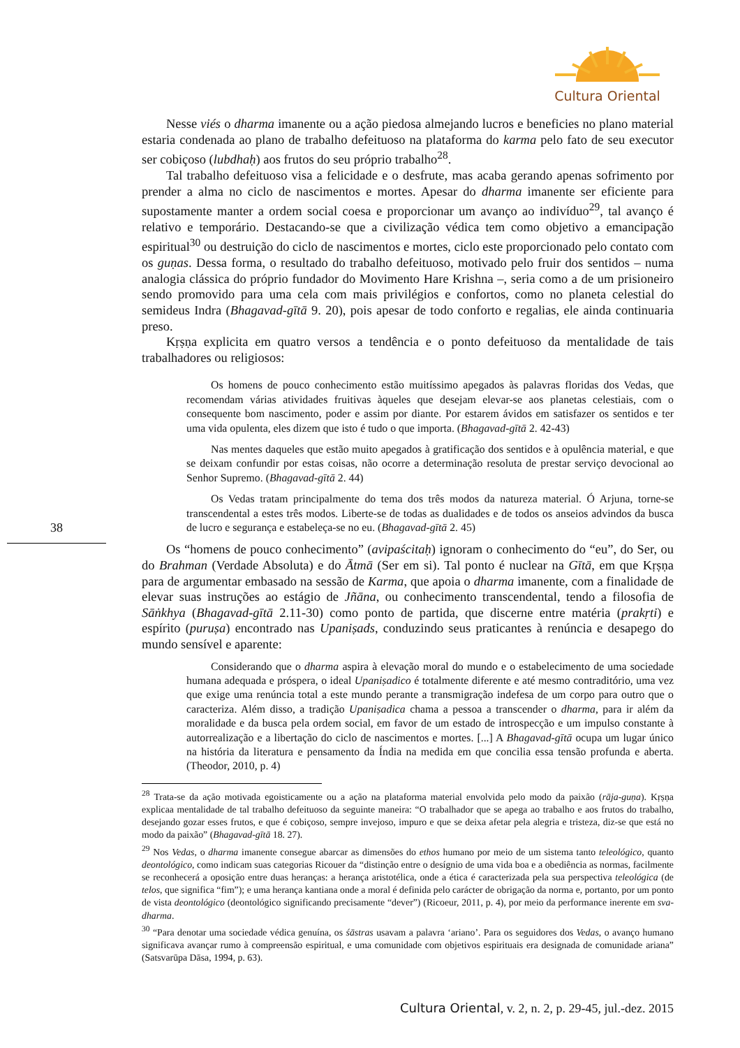Cultura Oriental
Nesse viés o dharma imanente ou a ação piedosa almejando lucros e beneficies no plano material estaria condenada ao plano de trabalho defeituoso na plataforma do karma pelo fato de seu executor ser cobiçoso (lubdhaḥ) aos frutos do seu próprio trabalho<sup>28</sup>.
Tal trabalho defeituoso visa a felicidade e o desfrute, mas acaba gerando apenas sofrimento por prender a alma no ciclo de nascimentos e mortes. Apesar do dharma imanente ser eficiente para supostamente manter a ordem social coesa e proporcionar um avanço ao indivíduo<sup>29</sup>, tal avanço é relativo e temporário. Destacando-se que a civilização védica tem como objetivo a emancipação espiritual<sup>30</sup> ou destruição do ciclo de nascimentos e mortes, ciclo este proporcionado pelo contato com os guṇas. Dessa forma, o resultado do trabalho defeituoso, motivado pelo fruir dos sentidos – numa analogia clássica do próprio fundador do Movimento Hare Krishna –, seria como a de um prisioneiro sendo promovido para uma cela com mais privilégios e confortos, como no planeta celestial do semideus Indra (Bhagavad-gītā 9. 20), pois apesar de todo conforto e regalias, ele ainda continuaria preso.
Kṛṣṇa explicita em quatro versos a tendência e o ponto defeituoso da mentalidade de tais trabalhadores ou religiosos:
Os homens de pouco conhecimento estão muitíssimo apegados às palavras floridas dos Vedas, que recomendam várias atividades fruitivas àqueles que desejam elevar-se aos planetas celestiais, com o consequente bom nascimento, poder e assim por diante. Por estarem ávidos em satisfazer os sentidos e ter uma vida opulenta, eles dizem que isto é tudo o que importa. (Bhagavad-gītā 2. 42-43)
Nas mentes daqueles que estão muito apegados à gratificação dos sentidos e à opulência material, e que se deixam confundir por estas coisas, não ocorre a determinação resoluta de prestar serviço devocional ao Senhor Supremo. (Bhagavad-gītā 2. 44)
Os Vedas tratam principalmente do tema dos três modos da natureza material. Ó Arjuna, torne-se transcendental a estes três modos. Liberte-se de todas as dualidades e de todos os anseios advindos da busca de lucro e segurança e estabeleça-se no eu. (Bhagavad-gītā 2. 45)
Os “homens de pouco conhecimento” (avipaścitaḥ) ignoram o conhecimento do “eu”, do Ser, ou do Brahman (Verdade Absoluta) e do Ātmā (Ser em si). Tal ponto é nuclear na Gītā, em que Kṛṣṇa para de argumentar embasado na sessão de Karma, que apoia o dharma imanente, com a finalidade de elevar suas instruções ao estágio de Jñāna, ou conhecimento transcendental, tendo a filosofia de Sāṅkhya (Bhagavad-gītā 2.11-30) como ponto de partida, que discerne entre matéria (prakṛti) e espírito (puruṣa) encontrado nas Upaniṣads, conduzindo seus praticantes à renúncia e desapego do mundo sensível e aparente:
Considerando que o dharma aspira à elevação moral do mundo e o estabelecimento de uma sociedade humana adequada e próspera, o ideal Upaniṣadico é totalmente diferente e até mesmo contraditório, uma vez que exige uma renúncia total a este mundo perante a transmigração indefesa de um corpo para outro que o caracteriza. Além disso, a tradição Upaniṣadica chama a pessoa a transcender o dharma, para ir além da moralidade e da busca pela ordem social, em favor de um estado de introspecção e um impulso constante à autorrealização e a libertação do ciclo de nascimentos e mortes. [...] A Bhagavad-gītā ocupa um lugar único na história da literatura e pensamento da Índia na medida em que concilia essa tensão profunda e aberta. (Theodor, 2010, p. 4)
<sup>28</sup> Trata-se da ação motivada egoisticamente ou a ação na plataforma material envolvida pelo modo da paixão (rāja-guṇa). Kṛṣṇa explicaa mentalidade de tal trabalho defeituoso da seguinte maneira: “O trabalhador que se apega ao trabalho e aos frutos do trabalho, desejando gozar esses frutos, e que é cobiçoso, sempre invejoso, impuro e que se deixa afetar pela alegria e tristeza, diz-se que está no modo da paixão” (Bhagavad-gītā 18. 27).
<sup>29</sup> Nos Vedas, o dharma imanente consegue abarcar as dimensões do ethos humano por meio de um sistema tanto teleológico, quanto deontológico, como indicam suas categorias Ricouer da “distinção entre o desígnio de uma vida boa e a obediência as normas, facilmente se reconhecerá a oposição entre duas heranças: a herança aristotélica, onde a ética é caracterizada pela sua perspectiva teleológica (de telos, que significa “fim”); e uma herança kantiana onde a moral é definida pelo carácter de obrigação da norma e, portanto, por um ponto de vista deontológico (deontológico significando precisamente “dever”) (Ricoeur, 2011, p. 4), por meio da performance inerente em sva-dharma.
<sup>30</sup> “Para denotar uma sociedade védica genuína, os śāstras usavam a palavra ‘ariano’. Para os seguidores dos Vedas, o avanço humano significava avançar rumo à compreensão espiritual, e uma comunidade com objetivos espirituais era designada de comunidade ariana” (Satsvarūpa Dāsa, 1994, p. 63).
38
Cultura Oriental, v. 2, n. 2, p. 29-45, jul.-dez. 2015